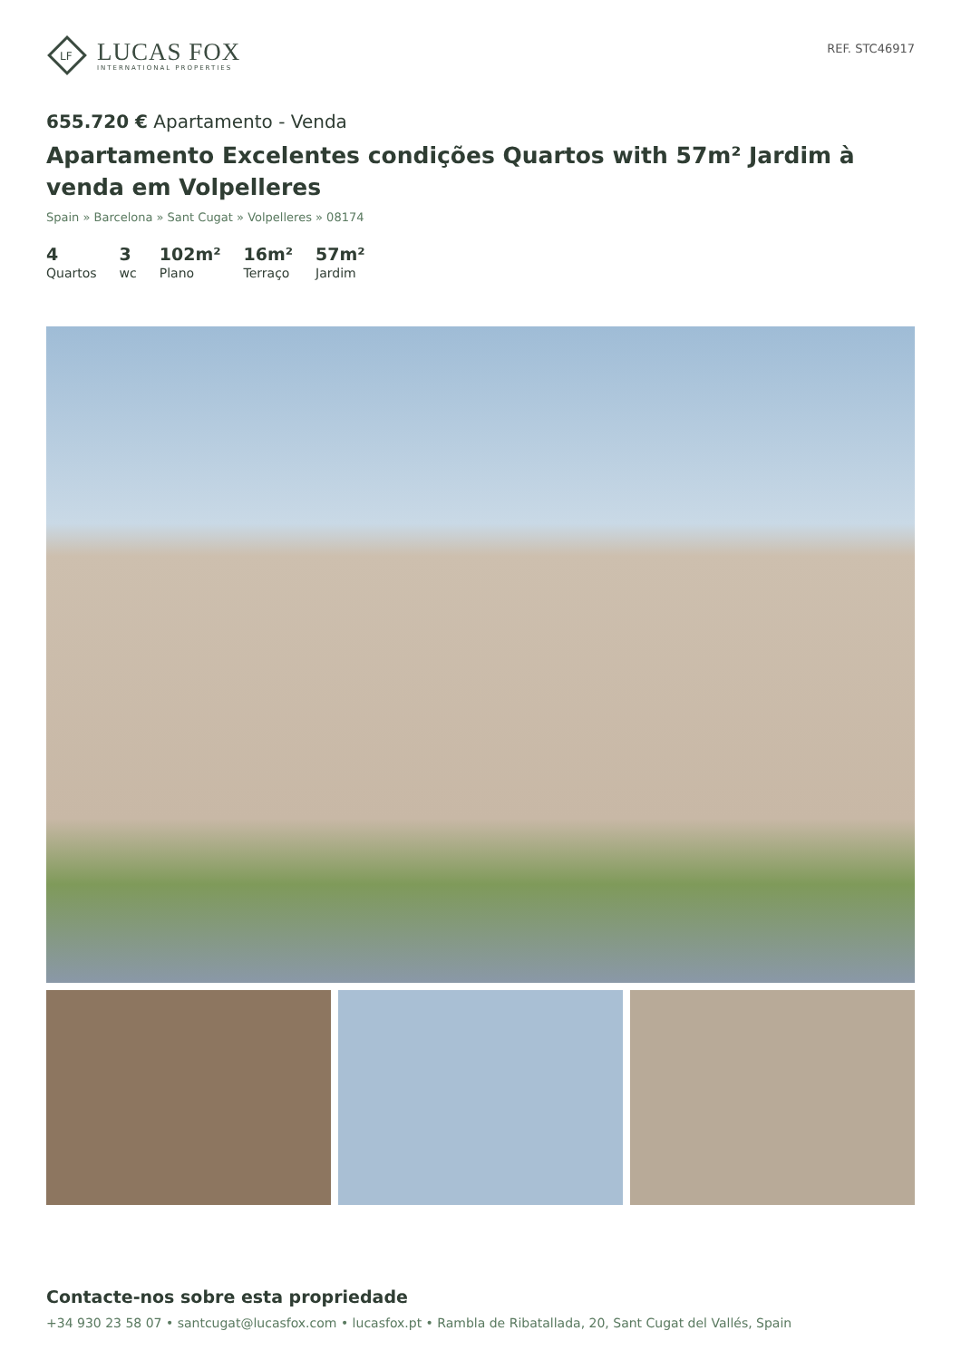LF
LUCAS FOX
INTERNATIONAL PROPERTIES
REF. STC46917
655.720 € Apartamento - Venda
Apartamento Excelentes condições Quartos with 57m² Jardim à venda em Volpelleres
Spain » Barcelona » Sant Cugat » Volpelleres » 08174
4
Quartos
3
wc
102m²
Plano
16m²
Terraço
57m²
Jardim
Contacte-nos sobre esta propriedade
+34 930 23 58 07 • santcugat@lucasfox.com • lucasfox.pt • Rambla de Ribatallada, 20, Sant Cugat del Vallés, Spain